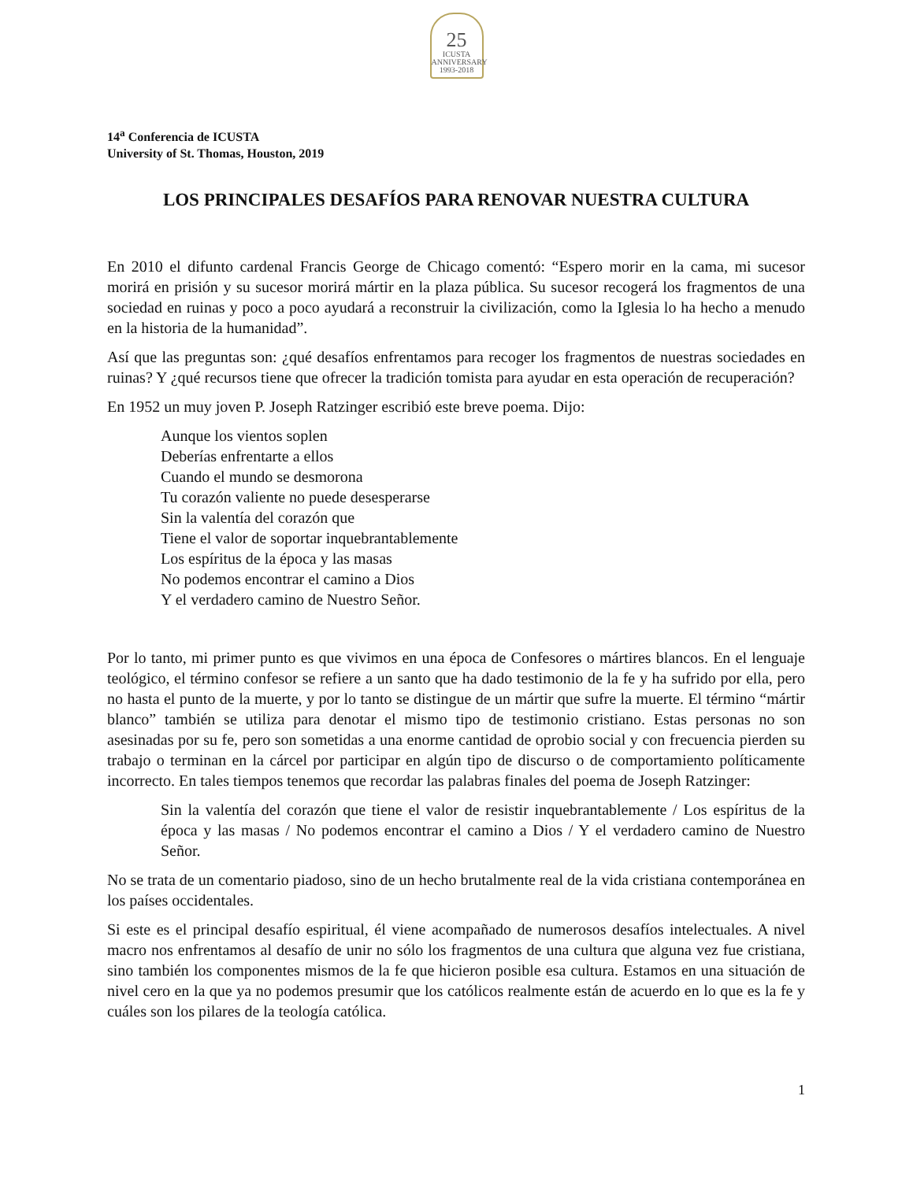25
ICUSTA
ANNIVERSARY
1993-2018
14<sup>a</sup> Conferencia de ICUSTA
University of St. Thomas, Houston, 2019
LOS PRINCIPALES DESAFÍOS PARA RENOVAR NUESTRA CULTURA
En 2010 el difunto cardenal Francis George de Chicago comentó: “Espero morir en la cama, mi sucesor morirá en prisión y su sucesor morirá mártir en la plaza pública. Su sucesor recogerá los fragmentos de una sociedad en ruinas y poco a poco ayudará a reconstruir la civilización, como la Iglesia lo ha hecho a menudo en la historia de la humanidad”.
Así que las preguntas son: ¿qué desafíos enfrentamos para recoger los fragmentos de nuestras sociedades en ruinas? Y ¿qué recursos tiene que ofrecer la tradición tomista para ayudar en esta operación de recuperación?
En 1952 un muy joven P. Joseph Ratzinger escribió este breve poema. Dijo:
Aunque los vientos soplen
Deberías enfrentarte a ellos
Cuando el mundo se desmorona
Tu corazón valiente no puede desesperarse
Sin la valentía del corazón que
Tiene el valor de soportar inquebrantablemente
Los espíritus de la época y las masas
No podemos encontrar el camino a Dios
Y el verdadero camino de Nuestro Señor.
Por lo tanto, mi primer punto es que vivimos en una época de Confesores o mártires blancos. En el lenguaje teológico, el término confesor se refiere a un santo que ha dado testimonio de la fe y ha sufrido por ella, pero no hasta el punto de la muerte, y por lo tanto se distingue de un mártir que sufre la muerte. El término “mártir blanco” también se utiliza para denotar el mismo tipo de testimonio cristiano. Estas personas no son asesinadas por su fe, pero son sometidas a una enorme cantidad de oprobio social y con frecuencia pierden su trabajo o terminan en la cárcel por participar en algún tipo de discurso o de comportamiento políticamente incorrecto. En tales tiempos tenemos que recordar las palabras finales del poema de Joseph Ratzinger:
Sin la valentía del corazón que tiene el valor de resistir inquebrantablemente / Los espíritus de la época y las masas / No podemos encontrar el camino a Dios / Y el verdadero camino de Nuestro Señor.
No se trata de un comentario piadoso, sino de un hecho brutalmente real de la vida cristiana contemporánea en los países occidentales.
Si este es el principal desafío espiritual, él viene acompañado de numerosos desafíos intelectuales. A nivel macro nos enfrentamos al desafío de unir no sólo los fragmentos de una cultura que alguna vez fue cristiana, sino también los componentes mismos de la fe que hicieron posible esa cultura. Estamos en una situación de nivel cero en la que ya no podemos presumir que los católicos realmente están de acuerdo en lo que es la fe y cuáles son los pilares de la teología católica.
1